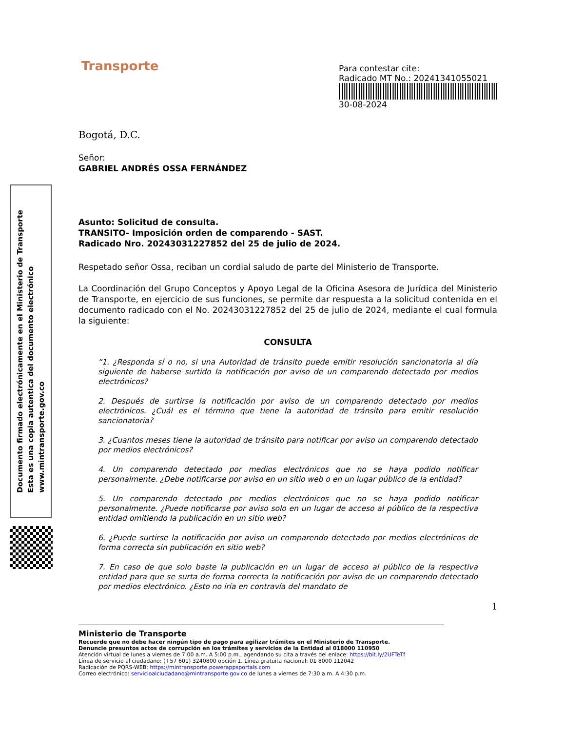Transporte
Para contestar cite:
Radicado MT No.: 20241341055021
30-08-2024
Bogotá, D.C.
Señor:
GABRIEL ANDRÉS OSSA FERNÁNDEZ
Asunto: Solicitud de consulta.
TRANSITO- Imposición orden de comparendo - SAST.
Radicado Nro. 20243031227852 del 25 de julio de 2024.
Respetado señor Ossa, reciban un cordial saludo de parte del Ministerio de Transporte.
La Coordinación del Grupo Conceptos y Apoyo Legal de la Oficina Asesora de Jurídica del Ministerio de Transporte, en ejercicio de sus funciones, se permite dar respuesta a la solicitud contenida en el documento radicado con el No. 20243031227852 del 25 de julio de 2024, mediante el cual formula la siguiente:
CONSULTA
“1. ¿Responda sí o no, si una Autoridad de tránsito puede emitir resolución sancionatoria al día siguiente de haberse surtido la notificación por aviso de un comparendo detectado por medios electrónicos?
2. Después de surtirse la notificación por aviso de un comparendo detectado por medios electrónicos. ¿Cuál es el término que tiene la autoridad de tránsito para emitir resolución sancionatoria?
3. ¿Cuantos meses tiene la autoridad de tránsito para notificar por aviso un comparendo detectado por medios electrónicos?
4. Un comparendo detectado por medios electrónicos que no se haya podido notificar personalmente. ¿Debe notificarse por aviso en un sitio web o en un lugar público de la entidad?
5. Un comparendo detectado por medios electrónicos que no se haya podido notificar personalmente. ¿Puede notificarse por aviso solo en un lugar de acceso al público de la respectiva entidad omitiendo la publicación en un sitio web?
6. ¿Puede surtirse la notificación por aviso un comparendo detectado por medios electrónicos de forma correcta sin publicación en sitio web?
7. En caso de que solo baste la publicación en un lugar de acceso al público de la respectiva entidad para que se surta de forma correcta la notificación por aviso de un comparendo detectado por medios electrónico. ¿Esto no iría en contravía del mandato de
1
Documento firmado electrónicamente en el Ministerio de Transporte
Esta es una copia autentica del documento electrónico
www.mintransporte.gov.co
Ministerio de Transporte
Recuerde que no debe hacer ningún tipo de pago para agilizar trámites en el Ministerio de Transporte.
Denuncie presuntos actos de corrupción en los trámites y servicios de la Entidad al 018000 110950
Atención virtual de lunes a viernes de 7:00 a.m. A 5:00 p.m., agendando su cita a través del enlace: https://bit.ly/2UFTeTf
Línea de servicio al ciudadano: (+57 601) 3240800 opción 1. Línea gratuita nacional: 01 8000 112042
Radicación de PQRS-WEB: https://mintransporte.powerappsportals.com
Correo electrónico: servicioalciudadano@mintransporte.gov.co de lunes a viernes de 7:30 a.m. A 4:30 p.m.